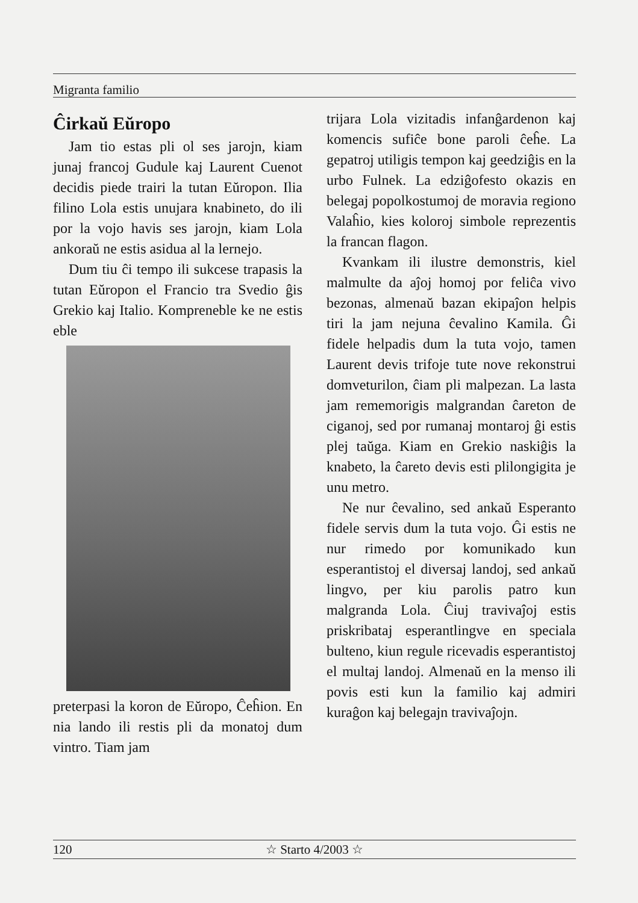Migranta familio
Ĉirkaŭ Eŭropo
Jam tio estas pli ol ses jarojn, kiam junaj francoj Gudule kaj Laurent Cuenot decidis piede trairi la tutan Eŭropon. Ilia filino Lola estis unujara knabineto, do ili por la vojo havis ses jarojn, kiam Lola ankoraŭ ne estis asidua al la lernejo.
Dum tiu ĉi tempo ili sukcese trapasis la tutan Eŭropon el Francio tra Svedio ĝis Grekio kaj Italio. Kompreneble ke ne estis eble
preterpasi la koron de Eŭropo, Ĉeĥion. En nia lando ili restis pli da monatoj dum vintro. Tiam jam
trijara Lola vizitadis infanĝardenon kaj komencis sufiĉe bone paroli ĉeĥe. La gepatroj utiligis tempon kaj geedziĝis en la urbo Fulnek. La edziĝofesto okazis en belegaj popolkostumoj de moravia regiono Valaĥio, kies koloroj simbole reprezentis la francan flagon.
Kvankam ili ilustre demonstris, kiel malmulte da aĵoj homoj por feliĉa vivo bezonas, almenaŭ bazan ekipaĵon helpis tiri la jam nejuna ĉevalino Kamila. Ĝi fidele helpadis dum la tuta vojo, tamen Laurent devis trifoje tute nove rekonstrui domveturilon, ĉiam pli malpezan. La lasta jam rememorigis malgrandan ĉareton de ciganoj, sed por rumanaj montaroj ĝi estis plej taŭga. Kiam en Grekio naskiĝis la knabeto, la ĉareto devis esti plilongigita je unu metro.
Ne nur ĉevalino, sed ankaŭ Esperanto fidele servis dum la tuta vojo. Ĝi estis ne nur rimedo por komunikado kun esperantistoj el diversaj landoj, sed ankaŭ lingvo, per kiu parolis patro kun malgranda Lola. Ĉiuj travivaĵoj estis priskribataj esperantlingve en speciala bulteno, kiun regule ricevadis esperantistoj el multaj landoj. Almenaŭ en la menso ili povis esti kun la familio kaj admiri kuraĝon kaj belegajn travivaĵojn.
120 ☆ Starto 4/2003 ☆